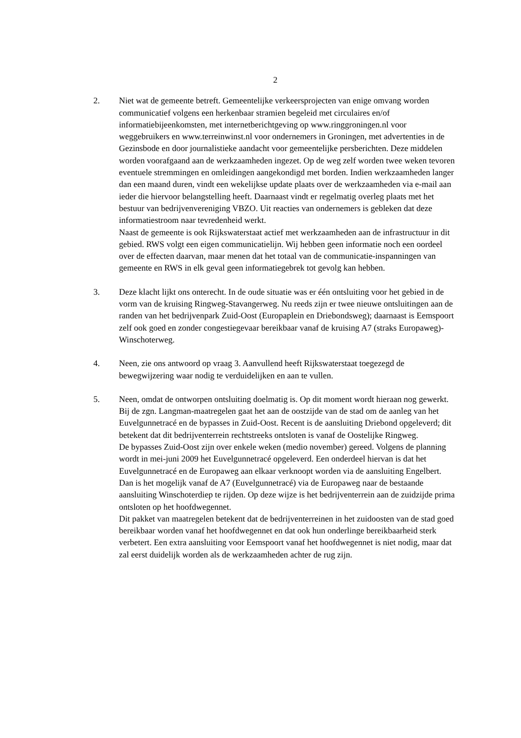2
2. Niet wat de gemeente betreft. Gemeentelijke verkeersprojecten van enige omvang worden communicatief volgens een herkenbaar stramien begeleid met circulaires en/of informatiebijeenkomsten, met internetberichtgeving op www.ringgroningen.nl voor weggebruikers en www.terreinwinst.nl voor ondernemers in Groningen, met advertenties in de Gezinsbode en door journalistieke aandacht voor gemeentelijke persberichten. Deze middelen worden voorafgaand aan de werkzaamheden ingezet. Op de weg zelf worden twee weken tevoren eventuele stremmingen en omleidingen aangekondigd met borden. Indien werkzaamheden langer dan een maand duren, vindt een wekelijkse update plaats over de werkzaamheden via e-mail aan ieder die hiervoor belangstelling heeft. Daarnaast vindt er regelmatig overleg plaats met het bestuur van bedrijvenvereniging VBZO. Uit reacties van ondernemers is gebleken dat deze informatiestroom naar tevredenheid werkt.
Naast de gemeente is ook Rijkswaterstaat actief met werkzaamheden aan de infrastructuur in dit gebied. RWS volgt een eigen communicatielijn. Wij hebben geen informatie noch een oordeel over de effecten daarvan, maar menen dat het totaal van de communicatie-inspanningen van gemeente en RWS in elk geval geen informatiegebrek tot gevolg kan hebben.
3. Deze klacht lijkt ons onterecht. In de oude situatie was er één ontsluiting voor het gebied in de vorm van de kruising Ringweg-Stavangerweg. Nu reeds zijn er twee nieuwe ontsluitingen aan de randen van het bedrijvenpark Zuid-Oost (Europaplein en Driebondsweg); daarnaast is Eemspoort zelf ook goed en zonder congestiegevaar bereikbaar vanaf de kruising A7 (straks Europaweg)-Winschoterweg.
4. Neen, zie ons antwoord op vraag 3. Aanvullend heeft Rijkswaterstaat toegezegd de bewegwijzering waar nodig te verduidelijken en aan te vullen.
5. Neen, omdat de ontworpen ontsluiting doelmatig is. Op dit moment wordt hieraan nog gewerkt. Bij de zgn. Langman-maatregelen gaat het aan de oostzijde van de stad om de aanleg van het Euvelgunnetracé en de bypasses in Zuid-Oost. Recent is de aansluiting Driebond opgeleverd; dit betekent dat dit bedrijventerrein rechtstreeks ontsloten is vanaf de Oostelijke Ringweg.
De bypasses Zuid-Oost zijn over enkele weken (medio november) gereed. Volgens de planning wordt in mei-juni 2009 het Euvelgunnetracé opgeleverd. Een onderdeel hiervan is dat het Euvelgunnetracé en de Europaweg aan elkaar verknoopt worden via de aansluiting Engelbert. Dan is het mogelijk vanaf de A7 (Euvelgunnetracé) via de Europaweg naar de bestaande aansluiting Winschoterdiep te rijden. Op deze wijze is het bedrijventerrein aan de zuidzijde prima ontsloten op het hoofdwegennet.
Dit pakket van maatregelen betekent dat de bedrijventerreinen in het zuidoosten van de stad goed bereikbaar worden vanaf het hoofdwegennet en dat ook hun onderlinge bereikbaarheid sterk verbetert. Een extra aansluiting voor Eemspoort vanaf het hoofdwegennet is niet nodig, maar dat zal eerst duidelijk worden als de werkzaamheden achter de rug zijn.